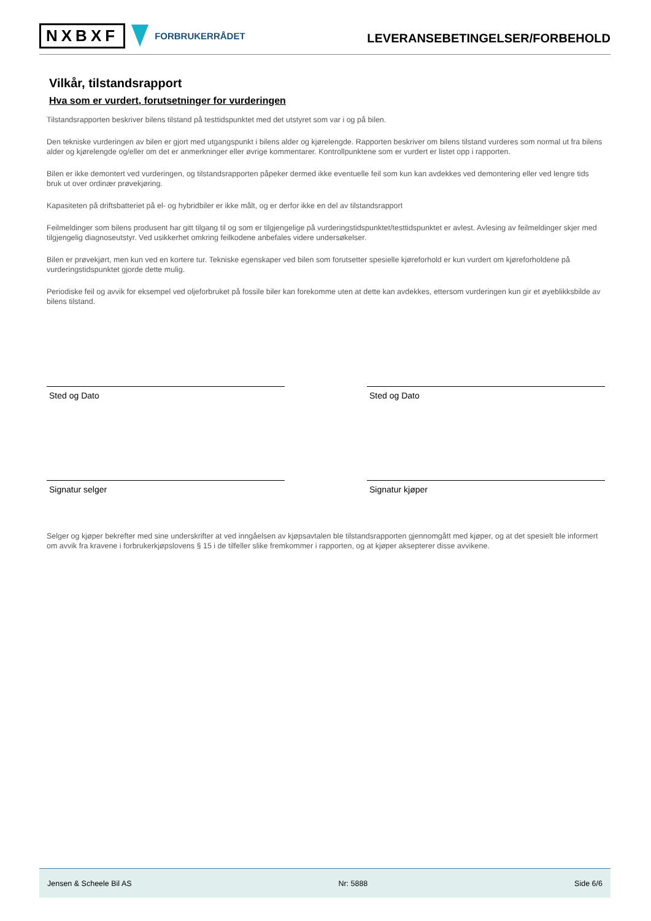NXBXF FORBRUKERRÅDET
LEVERANSEBETINGELSER/FORBEHOLD
Vilkår, tilstandsrapport
Hva som er vurdert, forutsetninger for vurderingen
Tilstandsrapporten beskriver bilens tilstand på testtidspunktet med det utstyret som var i og på bilen.
Den tekniske vurderingen av bilen er gjort med utgangspunkt i bilens alder og kjørelengde. Rapporten beskriver om bilens tilstand vurderes som normal ut fra bilens alder og kjørelengde og/eller om det er anmerkninger eller øvrige kommentarer. Kontrollpunktene som er vurdert er listet opp i rapporten.
Bilen er ikke demontert ved vurderingen, og tilstandsrapporten påpeker dermed ikke eventuelle feil som kun kan avdekkes ved demontering eller ved lengre tids bruk ut over ordinær prøvekjøring.
Kapasiteten på driftsbatteriet på el- og hybridbiler er ikke målt, og er derfor ikke en del av tilstandsrapport
Feilmeldinger som bilens produsent har gitt tilgang til og som er tilgjengelige på vurderingstidspunktet/testtidspunktet er avlest. Avlesing av feilmeldinger skjer med tilgjengelig diagnoseutstyr. Ved usikkerhet omkring feilkodene anbefales videre undersøkelser.
Bilen er prøvekjørt, men kun ved en kortere tur. Tekniske egenskaper ved bilen som forutsetter spesielle kjøreforhold er kun vurdert om kjøreforholdene på vurderingstidspunktet gjorde dette mulig.
Periodiske feil og avvik for eksempel ved oljeforbruket på fossile biler kan forekomme uten at dette kan avdekkes, ettersom vurderingen kun gir et øyeblikksbilde av bilens tilstand.
Sted og Dato Sted og Dato
Signatur selger Signatur kjøper
Selger og kjøper bekrefter med sine underskrifter at ved inngåelsen av kjøpsavtalen ble tilstandsrapporten gjennomgått med kjøper, og at det spesielt ble informert om avvik fra kravene i forbrukerkjøpslovens § 15 i de tilfeller slike fremkommer i rapporten, og at kjøper aksepterer disse avvikene.
Jensen & Scheele Bil AS Nr: 5888 Side 6/6